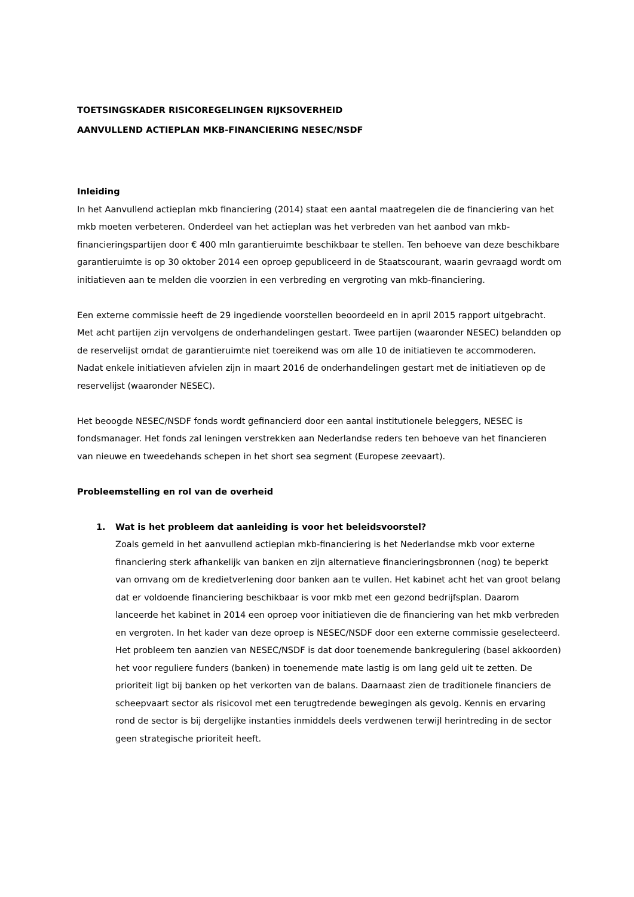TOETSINGSKADER RISICOREGELINGEN RIJKSOVERHEID
AANVULLEND ACTIEPLAN MKB-FINANCIERING NESEC/NSDF
Inleiding
In het Aanvullend actieplan mkb financiering (2014) staat een aantal maatregelen die de financiering van het mkb moeten verbeteren. Onderdeel van het actieplan was het verbreden van het aanbod van mkb-financieringspartijen door € 400 mln garantieruimte beschikbaar te stellen. Ten behoeve van deze beschikbare garantieruimte is op 30 oktober 2014 een oproep gepubliceerd in de Staatscourant, waarin gevraagd wordt om initiatieven aan te melden die voorzien in een verbreding en vergroting van mkb-financiering.
Een externe commissie heeft de 29 ingediende voorstellen beoordeeld en in april 2015 rapport uitgebracht. Met acht partijen zijn vervolgens de onderhandelingen gestart. Twee partijen (waaronder NESEC) belandden op de reservelijst omdat de garantieruimte niet toereikend was om alle 10 de initiatieven te accommoderen. Nadat enkele initiatieven afvielen zijn in maart 2016 de onderhandelingen gestart met de initiatieven op de reservelijst (waaronder NESEC).
Het beoogde NESEC/NSDF fonds wordt gefinancierd door een aantal institutionele beleggers, NESEC is fondsmanager. Het fonds zal leningen verstrekken aan Nederlandse reders ten behoeve van het financieren van nieuwe en tweedehands schepen in het short sea segment (Europese zeevaart).
Probleemstelling en rol van de overheid
1. Wat is het probleem dat aanleiding is voor het beleidsvoorstel?
Zoals gemeld in het aanvullend actieplan mkb-financiering is het Nederlandse mkb voor externe financiering sterk afhankelijk van banken en zijn alternatieve financieringsbronnen (nog) te beperkt van omvang om de kredietverlening door banken aan te vullen. Het kabinet acht het van groot belang dat er voldoende financiering beschikbaar is voor mkb met een gezond bedrijfsplan. Daarom lanceerde het kabinet in 2014 een oproep voor initiatieven die de financiering van het mkb verbreden en vergroten. In het kader van deze oproep is NESEC/NSDF door een externe commissie geselecteerd. Het probleem ten aanzien van NESEC/NSDF is dat door toenemende bankregulering (basel akkoorden) het voor reguliere funders (banken) in toenemende mate lastig is om lang geld uit te zetten. De prioriteit ligt bij banken op het verkorten van de balans. Daarnaast zien de traditionele financiers de scheepvaart sector als risicovol met een terugtredende bewegingen als gevolg. Kennis en ervaring rond de sector is bij dergelijke instanties inmiddels deels verdwenen terwijl herintreding in de sector geen strategische prioriteit heeft.